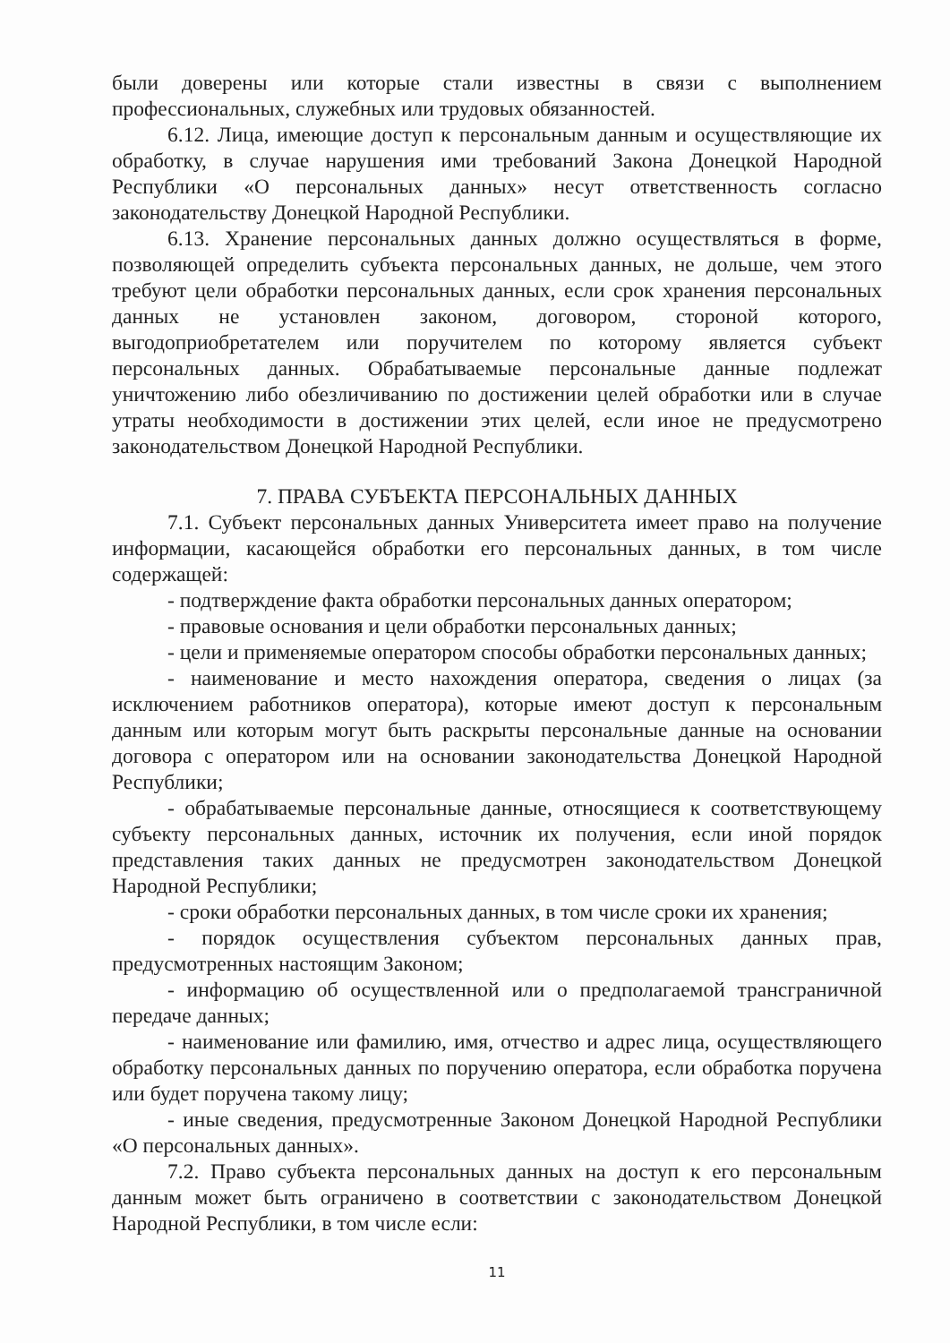были доверены или которые стали известны в связи с выполнением профессиональных, служебных или трудовых обязанностей.
6.12. Лица, имеющие доступ к персональным данным и осуществляющие их обработку, в случае нарушения ими требований Закона Донецкой Народной Республики «О персональных данных» несут ответственность согласно законодательству Донецкой Народной Республики.
6.13. Хранение персональных данных должно осуществляться в форме, позволяющей определить субъекта персональных данных, не дольше, чем этого требуют цели обработки персональных данных, если срок хранения персональных данных не установлен законом, договором, стороной которого, выгодоприобретателем или поручителем по которому является субъект персональных данных. Обрабатываемые персональные данные подлежат уничтожению либо обезличиванию по достижении целей обработки или в случае утраты необходимости в достижении этих целей, если иное не предусмотрено законодательством Донецкой Народной Республики.
7. ПРАВА СУБЪЕКТА ПЕРСОНАЛЬНЫХ ДАННЫХ
7.1. Субъект персональных данных Университета имеет право на получение информации, касающейся обработки его персональных данных, в том числе содержащей:
- подтверждение факта обработки персональных данных оператором;
- правовые основания и цели обработки персональных данных;
- цели и применяемые оператором способы обработки персональных данных;
- наименование и место нахождения оператора, сведения о лицах (за исключением работников оператора), которые имеют доступ к персональным данным или которым могут быть раскрыты персональные данные на основании договора с оператором или на основании законодательства Донецкой Народной Республики;
- обрабатываемые персональные данные, относящиеся к соответствующему субъекту персональных данных, источник их получения, если иной порядок представления таких данных не предусмотрен законодательством Донецкой Народной Республики;
- сроки обработки персональных данных, в том числе сроки их хранения;
- порядок осуществления субъектом персональных данных прав, предусмотренных настоящим Законом;
- информацию об осуществленной или о предполагаемой трансграничной передаче данных;
- наименование или фамилию, имя, отчество и адрес лица, осуществляющего обработку персональных данных по поручению оператора, если обработка поручена или будет поручена такому лицу;
- иные сведения, предусмотренные Законом Донецкой Народной Республики «О персональных данных».
7.2. Право субъекта персональных данных на доступ к его персональным данным может быть ограничено в соответствии с законодательством Донецкой Народной Республики, в том числе если:
11